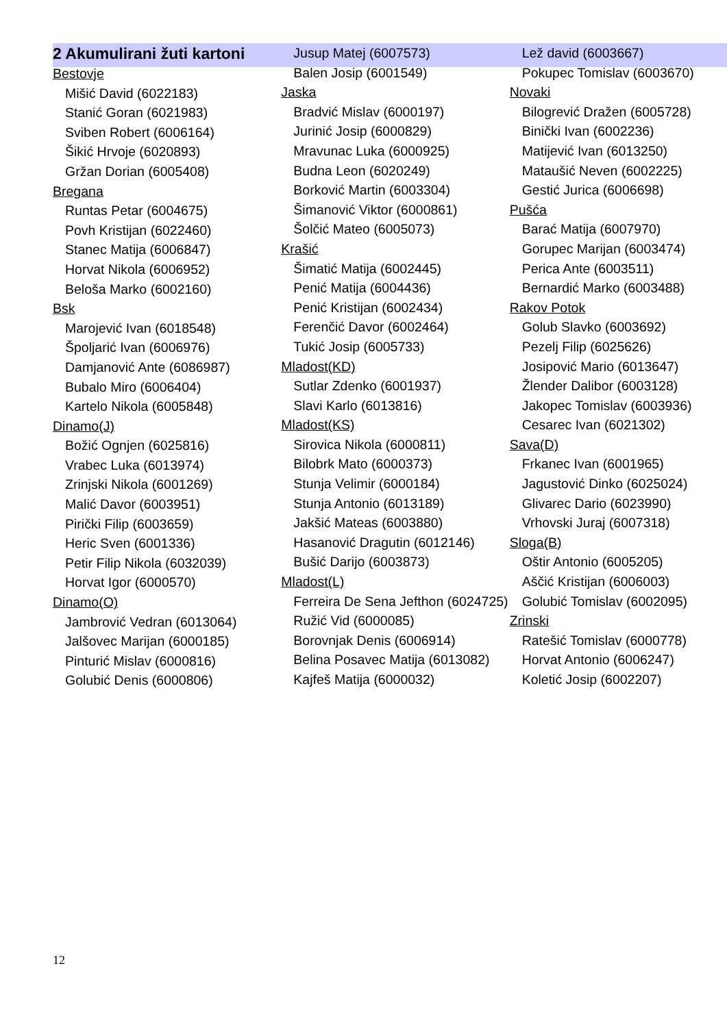2 Akumulirani žuti kartoni
Bestovje
Mišić David (6022183)
Stanić Goran (6021983)
Sviben Robert (6006164)
Šikić Hrvoje (6020893)
Gržan Dorian (6005408)
Bregana
Runtas Petar (6004675)
Povh Kristijan (6022460)
Stanec Matija (6006847)
Horvat Nikola (6006952)
Beloša Marko (6002160)
Bsk
Marojević Ivan (6018548)
Špoljarić Ivan (6006976)
Damjanović Ante (6086987)
Bubalo Miro (6006404)
Kartelo Nikola (6005848)
Dinamo(J)
Božić Ognjen (6025816)
Vrabec Luka (6013974)
Zrinjski Nikola (6001269)
Malić Davor (6003951)
Pirički Filip (6003659)
Heric Sven (6001336)
Petir Filip Nikola (6032039)
Horvat Igor (6000570)
Dinamo(O)
Jambrović Vedran (6013064)
Jalšovec Marijan (6000185)
Pinturić Mislav (6000816)
Golubić Denis (6000806)
Jusup Matej (6007573)
Balen Josip (6001549)
Jaska
Bradvić Mislav (6000197)
Jurinić Josip (6000829)
Mravunac Luka (6000925)
Budna Leon (6020249)
Borković Martin (6003304)
Šimanović Viktor (6000861)
Šolčić Mateo (6005073)
Krašić
Šimatić Matija (6002445)
Penić Matija (6004436)
Penić Kristijan (6002434)
Ferenčić Davor (6002464)
Tukić Josip (6005733)
Mladost(KD)
Sutlar Zdenko (6001937)
Slavi Karlo (6013816)
Mladost(KS)
Sirovica Nikola (6000811)
Bilobrk Mato (6000373)
Stunja Velimir (6000184)
Stunja Antonio (6013189)
Jakšić Mateas (6003880)
Hasanović Dragutin (6012146)
Bušić Darijo (6003873)
Mladost(L)
Ferreira De Sena Jefthon (6024725)
Ružić Vid (6000085)
Borovnjak Denis (6006914)
Belina Posavec Matija (6013082)
Kajfeš Matija (6000032)
Lež david (6003667)
Pokupec Tomislav (6003670)
Novaki
Bilogrević Dražen (6005728)
Binički Ivan (6002236)
Matijević Ivan (6013250)
Mataušić Neven (6002225)
Gestić Jurica (6006698)
Pušća
Barać Matija (6007970)
Gorupec Marijan (6003474)
Perica Ante (6003511)
Bernardić Marko (6003488)
Rakov Potok
Golub Slavko (6003692)
Pezelj Filip (6025626)
Josipović Mario (6013647)
Žlender Dalibor (6003128)
Jakopec Tomislav (6003936)
Cesarec Ivan (6021302)
Sava(D)
Frkanec Ivan (6001965)
Jagustović Dinko (6025024)
Glivarec Dario (6023990)
Vrhovski Juraj (6007318)
Sloga(B)
Oštir Antonio (6005205)
Aščić Kristijan (6006003)
Golubić Tomislav (6002095)
Zrinski
Ratešić Tomislav (6000778)
Horvat Antonio (6006247)
Koletić Josip (6002207)
12